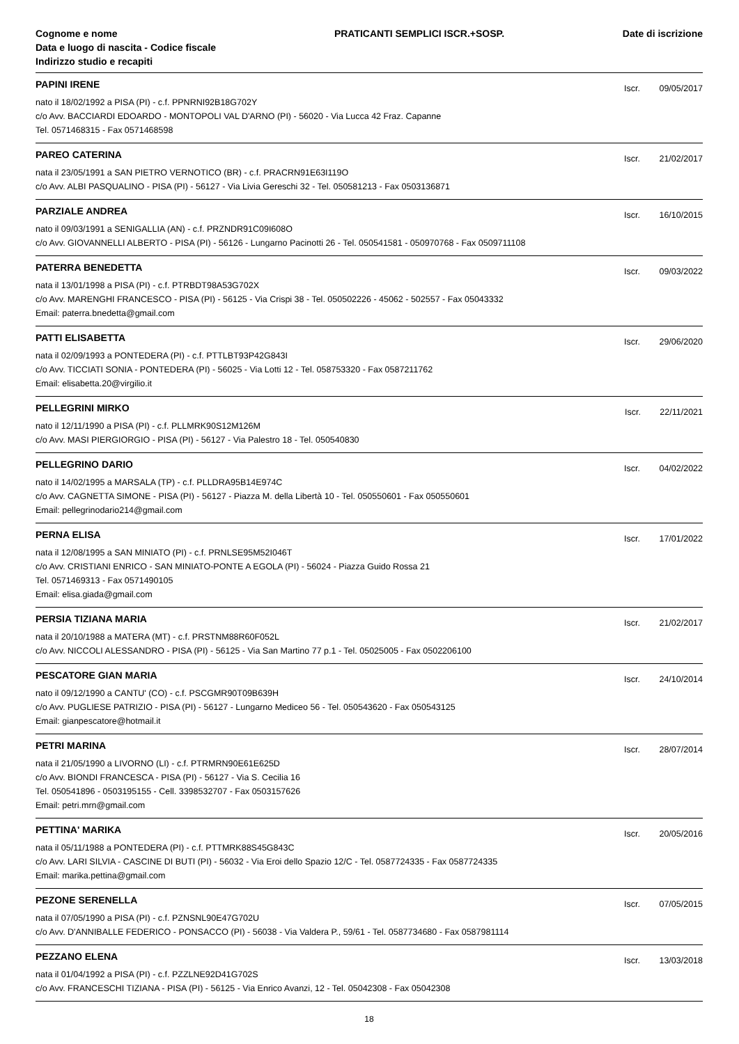Cognome e nome
Data e luogo di nascita - Codice fiscale
Indirizzo studio e recapiti
PRATICANTI SEMPLICI ISCR.+SOSP.
Date di iscrizione
PAPINI IRENE
Iscr. 09/05/2017
nato il 18/02/1992 a PISA (PI) - c.f. PPNRNI92B18G702Y
c/o Avv. BACCIARDI EDOARDO - MONTOPOLI VAL D'ARNO (PI) - 56020 - Via Lucca 42 Fraz. Capanne
Tel. 0571468315 - Fax 0571468598
PAREO CATERINA
Iscr. 21/02/2017
nata il 23/05/1991 a SAN PIETRO VERNOTICO (BR) - c.f. PRACRN91E63I119O
c/o Avv. ALBI PASQUALINO - PISA (PI) - 56127 - Via Livia Gereschi 32 - Tel. 050581213 - Fax 0503136871
PARZIALE ANDREA
Iscr. 16/10/2015
nato il 09/03/1991 a SENIGALLIA (AN) - c.f. PRZNDR91C09I608O
c/o Avv. GIOVANNELLI ALBERTO - PISA (PI) - 56126 - Lungarno Pacinotti 26 - Tel. 050541581 - 050970768 - Fax 0509711108
PATERRA BENEDETTA
Iscr. 09/03/2022
nata il 13/01/1998 a PISA (PI) - c.f. PTRBDT98A53G702X
c/o Avv. MARENGHI FRANCESCO - PISA (PI) - 56125 - Via Crispi 38 - Tel. 050502226 - 45062 - 502557 - Fax 05043332
Email: paterra.bnedetta@gmail.com
PATTI ELISABETTA
Iscr. 29/06/2020
nata il 02/09/1993 a PONTEDERA (PI) - c.f. PTTLBT93P42G843I
c/o Avv. TICCIATI SONIA - PONTEDERA (PI) - 56025 - Via Lotti 12 - Tel. 058753320 - Fax 0587211762
Email: elisabetta.20@virgilio.it
PELLEGRINI MIRKO
Iscr. 22/11/2021
nato il 12/11/1990 a PISA (PI) - c.f. PLLMRK90S12M126M
c/o Avv. MASI PIERGIORGIO - PISA (PI) - 56127 - Via Palestro 18 - Tel. 050540830
PELLEGRINO DARIO
Iscr. 04/02/2022
nato il 14/02/1995 a MARSALA (TP) - c.f. PLLDRA95B14E974C
c/o Avv. CAGNETTA SIMONE - PISA (PI) - 56127 - Piazza M. della Libertà 10 - Tel. 050550601 - Fax 050550601
Email: pellegrinodario214@gmail.com
PERNA ELISA
Iscr. 17/01/2022
nata il 12/08/1995 a SAN MINIATO (PI) - c.f. PRNLSE95M52I046T
c/o Avv. CRISTIANI ENRICO - SAN MINIATO-PONTE A EGOLA (PI) - 56024 - Piazza Guido Rossa 21
Tel. 0571469313 - Fax 0571490105
Email: elisa.giada@gmail.com
PERSIA TIZIANA MARIA
Iscr. 21/02/2017
nata il 20/10/1988 a MATERA (MT) - c.f. PRSTNM88R60F052L
c/o Avv. NICCOLI ALESSANDRO - PISA (PI) - 56125 - Via San Martino 77 p.1 - Tel. 05025005 - Fax 0502206100
PESCATORE GIAN MARIA
Iscr. 24/10/2014
nato il 09/12/1990 a CANTU' (CO) - c.f. PSCGMR90T09B639H
c/o Avv. PUGLIESE PATRIZIO - PISA (PI) - 56127 - Lungarno Mediceo 56 - Tel. 050543620 - Fax 050543125
Email: gianpescatore@hotmail.it
PETRI MARINA
Iscr. 28/07/2014
nata il 21/05/1990 a LIVORNO (LI) - c.f. PTRMRN90E61E625D
c/o Avv. BIONDI FRANCESCA - PISA (PI) - 56127 - Via S. Cecilia 16
Tel. 050541896 - 0503195155 - Cell. 3398532707 - Fax 0503157626
Email: petri.mrn@gmail.com
PETTINA' MARIKA
Iscr. 20/05/2016
nata il 05/11/1988 a PONTEDERA (PI) - c.f. PTTMRK88S45G843C
c/o Avv. LARI SILVIA - CASCINE DI BUTI (PI) - 56032 - Via Eroi dello Spazio 12/C - Tel. 0587724335 - Fax 0587724335
Email: marika.pettina@gmail.com
PEZONE SERENELLA
Iscr. 07/05/2015
nata il 07/05/1990 a PISA (PI) - c.f. PZNSNL90E47G702U
c/o Avv. D'ANNIBALLE FEDERICO - PONSACCO (PI) - 56038 - Via Valdera P., 59/61 - Tel. 0587734680 - Fax 0587981114
PEZZANO ELENA
Iscr. 13/03/2018
nata il 01/04/1992 a PISA (PI) - c.f. PZZLNE92D41G702S
c/o Avv. FRANCESCHI TIZIANA - PISA (PI) - 56125 - Via Enrico Avanzi, 12 - Tel. 05042308 - Fax 05042308
18